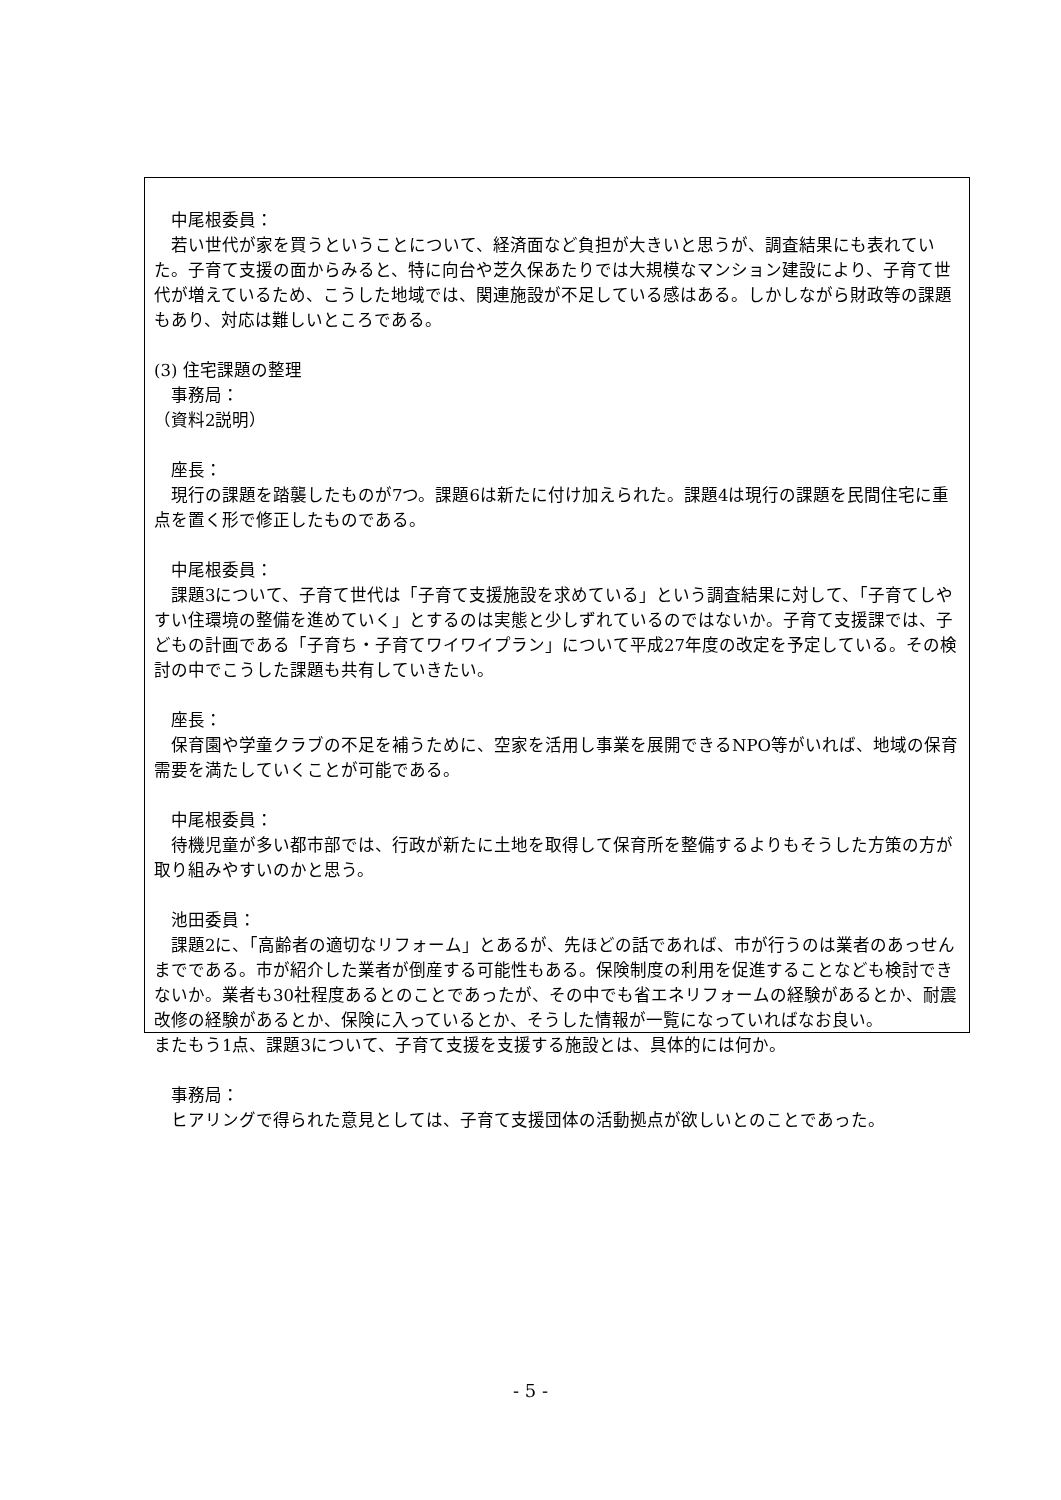中尾根委員：
　若い世代が家を買うということについて、経済面など負担が大きいと思うが、調査結果にも表れていた。子育て支援の面からみると、特に向台や芝久保あたりでは大規模なマンション建設により、子育て世代が増えているため、こうした地域では、関連施設が不足している感はある。しかしながら財政等の課題もあり、対応は難しいところである。
(3) 住宅課題の整理
　事務局：
（資料2説明）
　座長：
　現行の課題を踏襲したものが7つ。課題6は新たに付け加えられた。課題4は現行の課題を民間住宅に重点を置く形で修正したものである。
　中尾根委員：
　課題3について、子育て世代は「子育て支援施設を求めている」という調査結果に対して、「子育てしやすい住環境の整備を進めていく」とするのは実態と少しずれているのではないか。子育て支援課では、子どもの計画である「子育ち・子育てワイワイプラン」について平成27年度の改定を予定している。その検討の中でこうした課題も共有していきたい。
　座長：
　保育園や学童クラブの不足を補うために、空家を活用し事業を展開できるNPO等がいれば、地域の保育需要を満たしていくことが可能である。
　中尾根委員：
　待機児童が多い都市部では、行政が新たに土地を取得して保育所を整備するよりもそうした方策の方が取り組みやすいのかと思う。
　池田委員：
　課題2に、「高齢者の適切なリフォーム」とあるが、先ほどの話であれば、市が行うのは業者のあっせんまでである。市が紹介した業者が倒産する可能性もある。保険制度の利用を促進することなども検討できないか。業者も30社程度あるとのことであったが、その中でも省エネリフォームの経験があるとか、耐震改修の経験があるとか、保険に入っているとか、そうした情報が一覧になっていればなお良い。
またもう1点、課題3について、子育て支援を支援する施設とは、具体的には何か。
　事務局：
　ヒアリングで得られた意見としては、子育て支援団体の活動拠点が欲しいとのことであった。
- 5 -